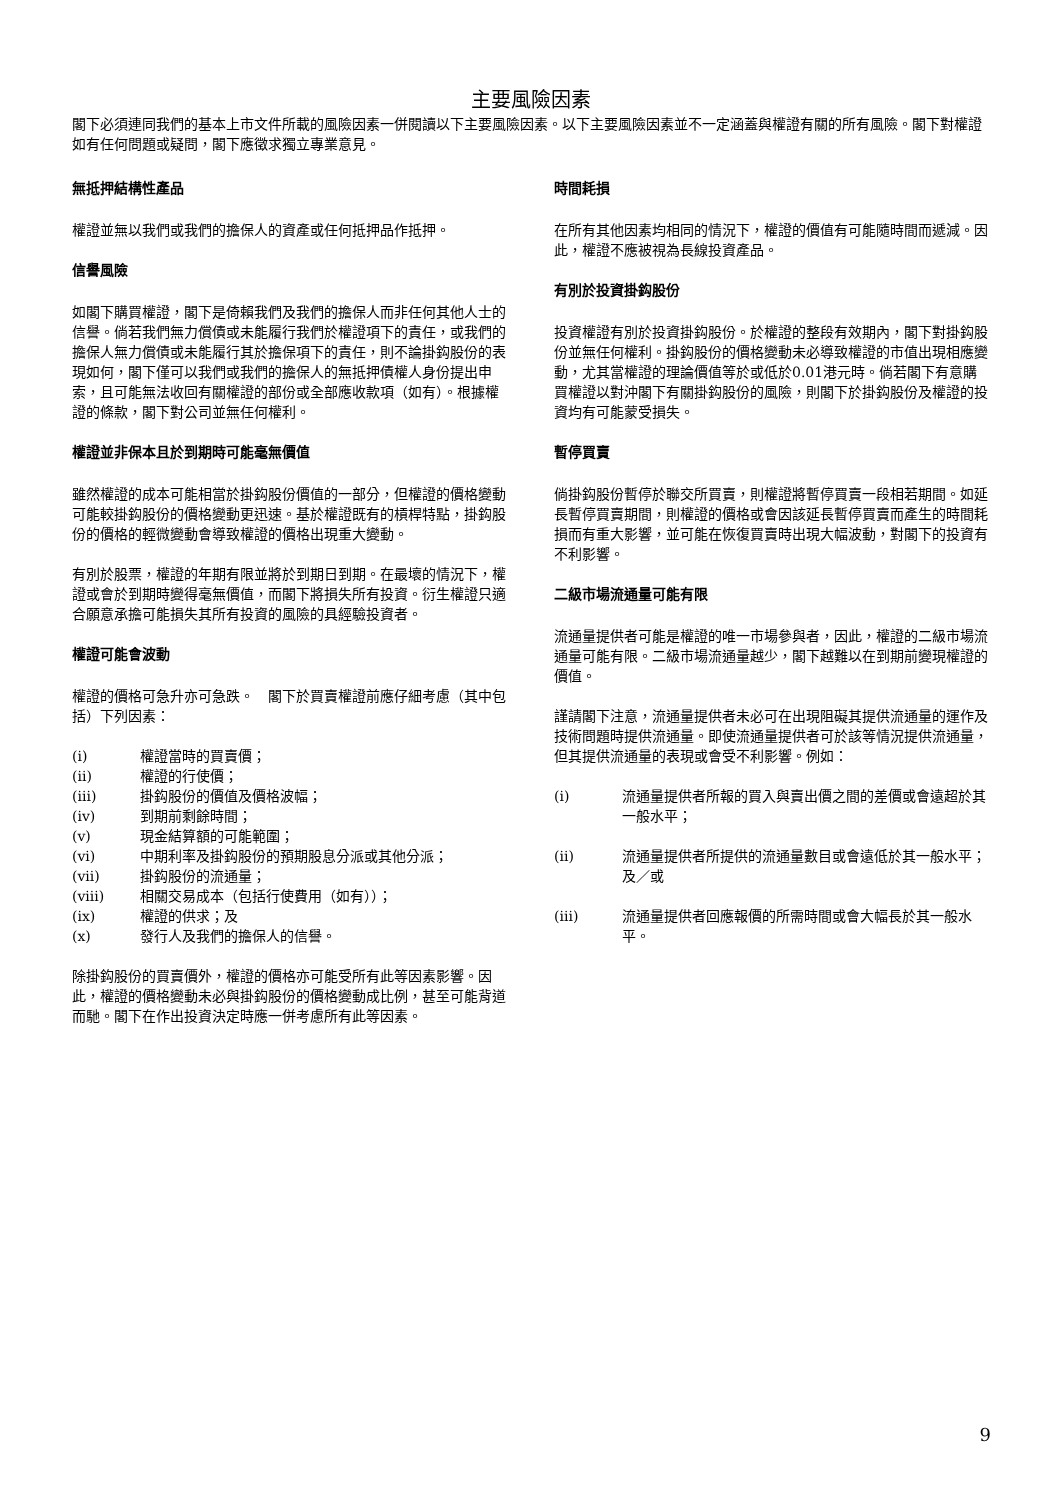主要風險因素
閣下必須連同我們的基本上市文件所載的風險因素一併閱讀以下主要風險因素。以下主要風險因素並不一定涵蓋與權證有關的所有風險。閣下對權證如有任何問題或疑問，閣下應徵求獨立專業意見。
無抵押結構性產品
權證並無以我們或我們的擔保人的資產或任何抵押品作抵押。
信譽風險
如閣下購買權證，閣下是倚賴我們及我們的擔保人而非任何其他人士的信譽。倘若我們無力償債或未能履行我們於權證項下的責任，或我們的擔保人無力償債或未能履行其於擔保項下的責任，則不論掛鈎股份的表現如何，閣下僅可以我們或我們的擔保人的無抵押債權人身份提出申索，且可能無法收回有關權證的部份或全部應收款項（如有）。根據權證的條款，閣下對公司並無任何權利。
權證並非保本且於到期時可能毫無價值
雖然權證的成本可能相當於掛鈎股份價值的一部分，但權證的價格變動可能較掛鈎股份的價格變動更迅速。基於權證既有的槓桿特點，掛鈎股份的價格的輕微變動會導致權證的價格出現重大變動。
有別於股票，權證的年期有限並將於到期日到期。在最壞的情況下，權證或會於到期時變得毫無價值，而閣下將損失所有投資。衍生權證只適合願意承擔可能損失其所有投資的風險的具經驗投資者。
權證可能會波動
權證的價格可急升亦可急跌。　閣下於買賣權證前應仔細考慮（其中包括）下列因素：
(i) 權證當時的買賣價；
(ii) 權證的行使價；
(iii) 掛鈎股份的價值及價格波幅；
(iv) 到期前剩餘時間；
(v) 現金結算額的可能範圍；
(vi) 中期利率及掛鈎股份的預期股息分派或其他分派；
(vii) 掛鈎股份的流通量；
(viii) 相關交易成本（包括行使費用（如有））；
(ix) 權證的供求；及
(x) 發行人及我們的擔保人的信譽。
除掛鈎股份的買賣價外，權證的價格亦可能受所有此等因素影響。因此，權證的價格變動未必與掛鈎股份的價格變動成比例，甚至可能背道而馳。閣下在作出投資決定時應一併考慮所有此等因素。
時間耗損
在所有其他因素均相同的情況下，權證的價值有可能隨時間而遞減。因此，權證不應被視為長線投資產品。
有別於投資掛鈎股份
投資權證有別於投資掛鈎股份。於權證的整段有效期內，閣下對掛鈎股份並無任何權利。掛鈎股份的價格變動未必導致權證的市值出現相應變動，尤其當權證的理論價值等於或低於0.01港元時。倘若閣下有意購買權證以對沖閣下有關掛鈎股份的風險，則閣下於掛鈎股份及權證的投資均有可能蒙受損失。
暫停買賣
倘掛鈎股份暫停於聯交所買賣，則權證將暫停買賣一段相若期間。如延長暫停買賣期間，則權證的價格或會因該延長暫停買賣而產生的時間耗損而有重大影響，並可能在恢復買賣時出現大幅波動，對閣下的投資有不利影響。
二級市場流通量可能有限
流通量提供者可能是權證的唯一市場參與者，因此，權證的二級市場流通量可能有限。二級市場流通量越少，閣下越難以在到期前變現權證的價值。
謹請閣下注意，流通量提供者未必可在出現阻礙其提供流通量的運作及技術問題時提供流通量。即使流通量提供者可於該等情況提供流通量，但其提供流通量的表現或會受不利影響。例如：
(i) 流通量提供者所報的買入與賣出價之間的差價或會遠超於其一般水平；
(ii) 流通量提供者所提供的流通量數目或會遠低於其一般水平；及／或
(iii) 流通量提供者回應報價的所需時間或會大幅長於其一般水平。
9